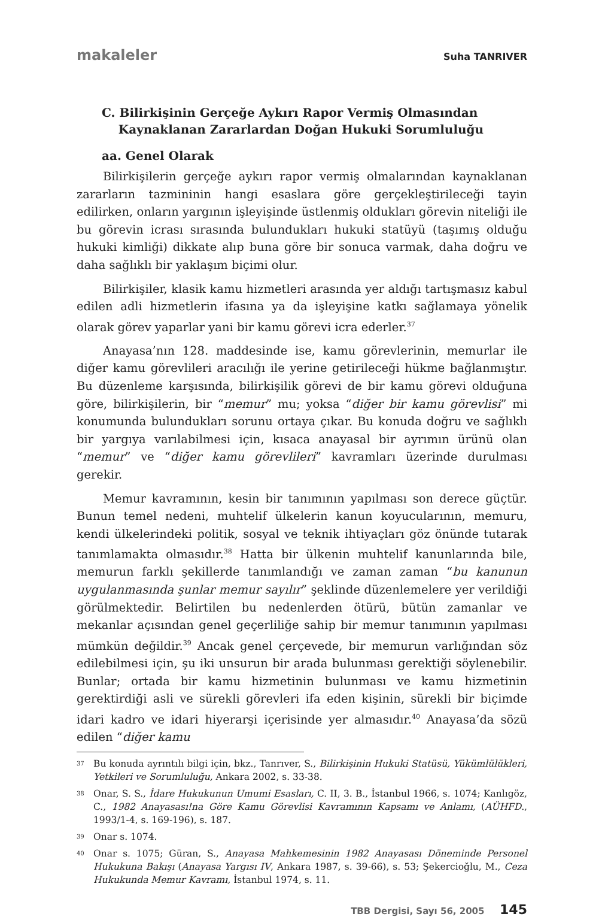makaleler Suha TANRIVER
C. Bilirkişinin Gerçeğe Aykırı Rapor Vermiş Olmasından
Kaynaklanan Zararlardan Doğan Hukuki Sorumluluğu
aa. Genel Olarak
Bilirkişilerin gerçeğe aykırı rapor vermiş olmalarından kaynaklanan zararların tazmininin hangi esaslara göre gerçekleştirileceği tayin edilirken, onların yargının işleyişinde üstlenmiş oldukları görevin niteliği ile bu görevin icrası sırasında bulundukları hukuki statüyü (taşımış olduğu hukuki kimliği) dikkate alıp buna göre bir sonuca varmak, daha doğru ve daha sağlıklı bir yaklaşım biçimi olur.
Bilirkişiler, klasik kamu hizmetleri arasında yer aldığı tartışmasız kabul edilen adli hizmetlerin ifasına ya da işleyişine katkı sağlamaya yönelik olarak görev yaparlar yani bir kamu görevi icra ederler.<sup>37</sup>
Anayasa’nın 128. maddesinde ise, kamu görevlerinin, memurlar ile diğer kamu görevlileri aracılığı ile yerine getirileceği hükme bağlanmıştır. Bu düzenleme karşısında, bilirkişilik görevi de bir kamu görevi olduğuna göre, bilirkişilerin, bir “memur” mu; yoksa “diğer bir kamu görevlisi” mi konumunda bulundukları sorunu ortaya çıkar. Bu konuda doğru ve sağlıklı bir yargıya varılabilmesi için, kısaca anayasal bir ayrımın ürünü olan “memur” ve “diğer kamu görevlileri” kavramları üzerinde durulması gerekir.
Memur kavramının, kesin bir tanımının yapılması son derece güçtür. Bunun temel nedeni, muhtelif ülkelerin kanun koyucularının, memuru, kendi ülkelerindeki politik, sosyal ve teknik ihtiyaçları göz önünde tutarak tanımlamakta olmasıdır.<sup>38</sup> Hatta bir ülkenin muhtelif kanunlarında bile, memurun farklı şekillerde tanımlandığı ve zaman zaman “bu kanunun uygulanmasında şunlar memur sayılır” şeklinde düzenlemelere yer verildiği görülmektedir. Belirtilen bu nedenlerden ötürü, bütün zamanlar ve mekanlar açısından genel geçerliliğe sahip bir memur tanımının yapılması mümkün değildir.<sup>39</sup> Ancak genel çerçevede, bir memurun varlığından söz edilebilmesi için, şu iki unsurun bir arada bulunması gerektiği söylenebilir. Bunlar; ortada bir kamu hizmetinin bulunması ve kamu hizmetinin gerektirdiği asli ve sürekli görevleri ifa eden kişinin, sürekli bir biçimde idari kadro ve idari hiyerarşi içerisinde yer almasıdır.<sup>40</sup> Anayasa’da sözü edilen “diğer kamu
37 Bu konuda ayrıntılı bilgi için, bkz., Tanrıver, S., Bilirkişinin Hukuki Statüsü, Yükümlülükleri, Yetkileri ve Sorumluluğu, Ankara 2002, s. 33-38.
38 Onar, S. S., İdare Hukukunun Umumi Esasları, C. II, 3. B., İstanbul 1966, s. 1074; Kanlıgöz, C., 1982 Anayasası!na Göre Kamu Görevlisi Kavramının Kapsamı ve Anlamı, (AÜHFD., 1993/1-4, s. 169-196), s. 187.
39 Onar s. 1074.
40 Onar s. 1075; Güran, S., Anayasa Mahkemesinin 1982 Anayasası Döneminde Personel Hukukuna Bakışı (Anayasa Yargısı IV, Ankara 1987, s. 39-66), s. 53; Şekercioğlu, M., Ceza Hukukunda Memur Kavramı, İstanbul 1974, s. 11.
TBB Dergisi, Sayı 56, 2005 145